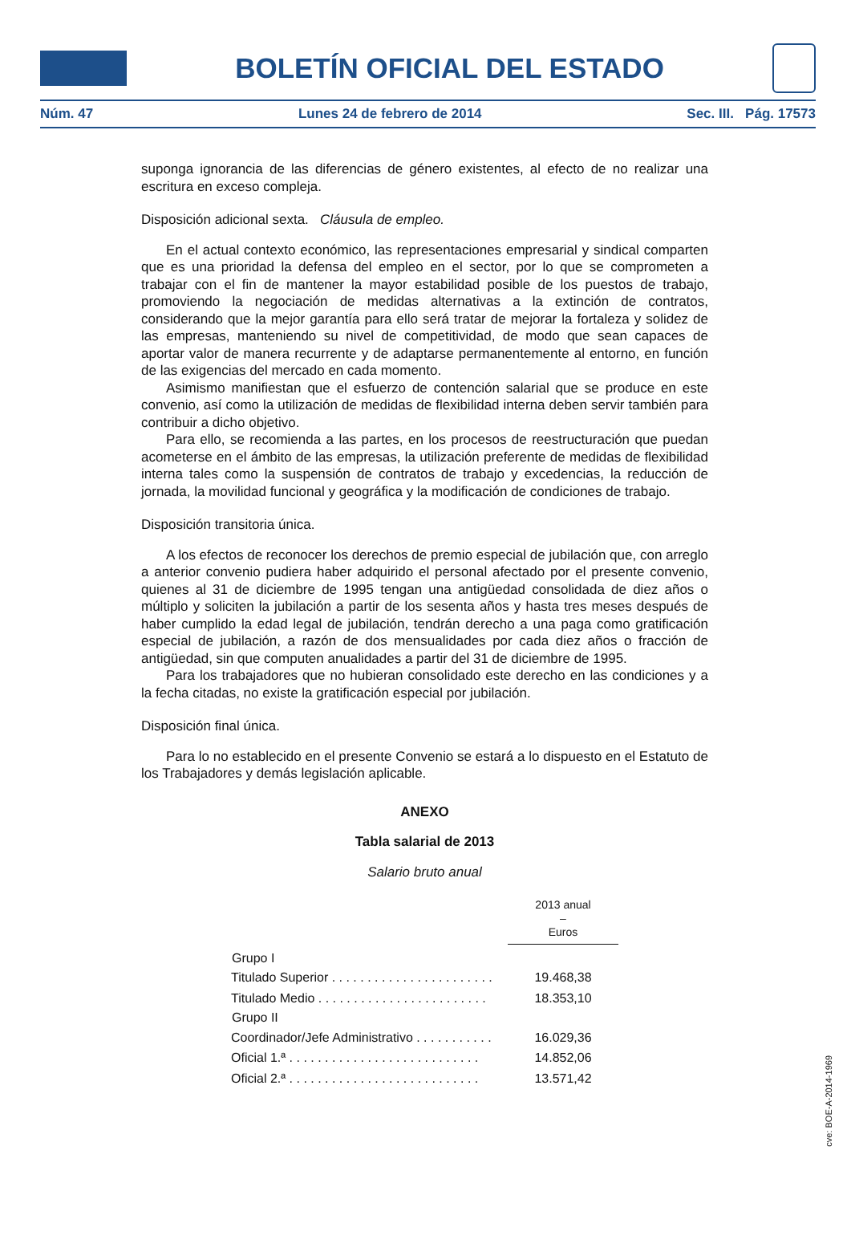BOLETÍN OFICIAL DEL ESTADO
Núm. 47 Lunes 24 de febrero de 2014 Sec. III. Pág. 17573
suponga ignorancia de las diferencias de género existentes, al efecto de no realizar una escritura en exceso compleja.
Disposición adicional sexta. Cláusula de empleo.
En el actual contexto económico, las representaciones empresarial y sindical comparten que es una prioridad la defensa del empleo en el sector, por lo que se comprometen a trabajar con el fin de mantener la mayor estabilidad posible de los puestos de trabajo, promoviendo la negociación de medidas alternativas a la extinción de contratos, considerando que la mejor garantía para ello será tratar de mejorar la fortaleza y solidez de las empresas, manteniendo su nivel de competitividad, de modo que sean capaces de aportar valor de manera recurrente y de adaptarse permanentemente al entorno, en función de las exigencias del mercado en cada momento.
Asimismo manifiestan que el esfuerzo de contención salarial que se produce en este convenio, así como la utilización de medidas de flexibilidad interna deben servir también para contribuir a dicho objetivo.
Para ello, se recomienda a las partes, en los procesos de reestructuración que puedan acometerse en el ámbito de las empresas, la utilización preferente de medidas de flexibilidad interna tales como la suspensión de contratos de trabajo y excedencias, la reducción de jornada, la movilidad funcional y geográfica y la modificación de condiciones de trabajo.
Disposición transitoria única.
A los efectos de reconocer los derechos de premio especial de jubilación que, con arreglo a anterior convenio pudiera haber adquirido el personal afectado por el presente convenio, quienes al 31 de diciembre de 1995 tengan una antigüedad consolidada de diez años o múltiplo y soliciten la jubilación a partir de los sesenta años y hasta tres meses después de haber cumplido la edad legal de jubilación, tendrán derecho a una paga como gratificación especial de jubilación, a razón de dos mensualidades por cada diez años o fracción de antigüedad, sin que computen anualidades a partir del 31 de diciembre de 1995.
Para los trabajadores que no hubieran consolidado este derecho en las condiciones y a la fecha citadas, no existe la gratificación especial por jubilación.
Disposición final única.
Para lo no establecido en el presente Convenio se estará a lo dispuesto en el Estatuto de los Trabajadores y demás legislación aplicable.
ANEXO
Tabla salarial de 2013
Salario bruto anual
| | 2013 anual – Euros |
| Grupo I | |
| Titulado Superior . . . . . . . . . . . . . . . . . . . . . . . | 19.468,38 |
| Titulado Medio . . . . . . . . . . . . . . . . . . . . . . . . | 18.353,10 |
| Grupo II | |
| Coordinador/Jefe Administrativo . . . . . . . . . . . | 16.029,36 |
| Oficial 1.ª . . . . . . . . . . . . . . . . . . . . . . . . . . . | 14.852,06 |
| Oficial 2.ª . . . . . . . . . . . . . . . . . . . . . . . . . . . | 13.571,42 |
cve: BOE-A-2014-1969